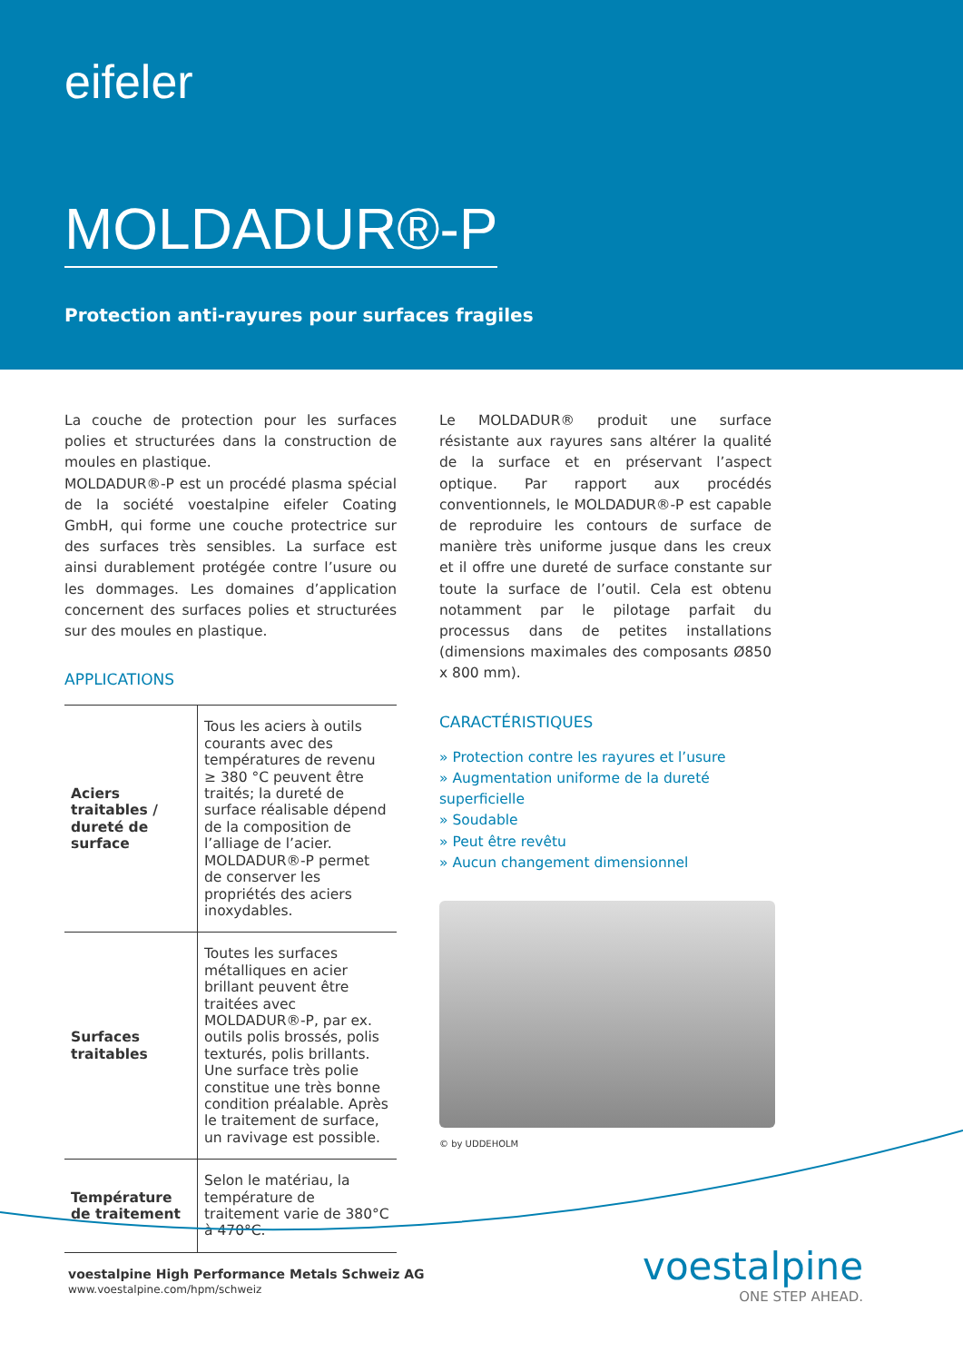eifeler
MOLDADUR®-P
Protection anti-rayures pour surfaces fragiles
La couche de protection pour les surfaces polies et structurées dans la construction de moules en plastique.
MOLDADUR®-P est un procédé plasma spécial de la société voestalpine eifeler Coating GmbH, qui forme une couche protectrice sur des surfaces très sensibles. La surface est ainsi durablement protégée contre l’usure ou les dommages. Les domaines d’application concernent des surfaces polies et structurées sur des moules en plastique.
APPLICATIONS
| Aciers traitables / dureté de surface | Tous les aciers à outils courants avec des températures de revenu ≥ 380 °C peuvent être traités; la dureté de surface réalisable dépend de la composition de l’alliage de l’acier. MOLDADUR®-P permet de conserver les propriétés des aciers inoxydables. |
| Surfaces traitables | Toutes les surfaces métalliques en acier brillant peuvent être traitées avec MOLDADUR®-P, par ex. outils polis brossés, polis texturés, polis brillants. Une surface très polie constitue une très bonne condition préalable. Après le traitement de surface, un ravivage est possible. |
| Température de traitement | Selon le matériau, la température de traitement varie de 380°C à 470°C. |
Le MOLDADUR® produit une surface résistante aux rayures sans altérer la qualité de la surface et en préservant l’aspect optique. Par rapport aux procédés conventionnels, le MOLDADUR®-P est capable de reproduire les contours de surface de manière très uniforme jusque dans les creux et il offre une dureté de surface constante sur toute la surface de l’outil. Cela est obtenu notamment par le pilotage parfait du processus dans de petites installations (dimensions maximales des composants Ø850 x 800 mm).
CARACTÉRISTIQUES
» Protection contre les rayures et l’usure
» Augmentation uniforme de la dureté superficielle
» Soudable
» Peut être revêtu
» Aucun changement dimensionnel
© by UDDEHOLM
voestalpine High Performance Metals Schweiz AG
www.voestalpine.com/hpm/schweiz
voestalpine
ONE STEP AHEAD.